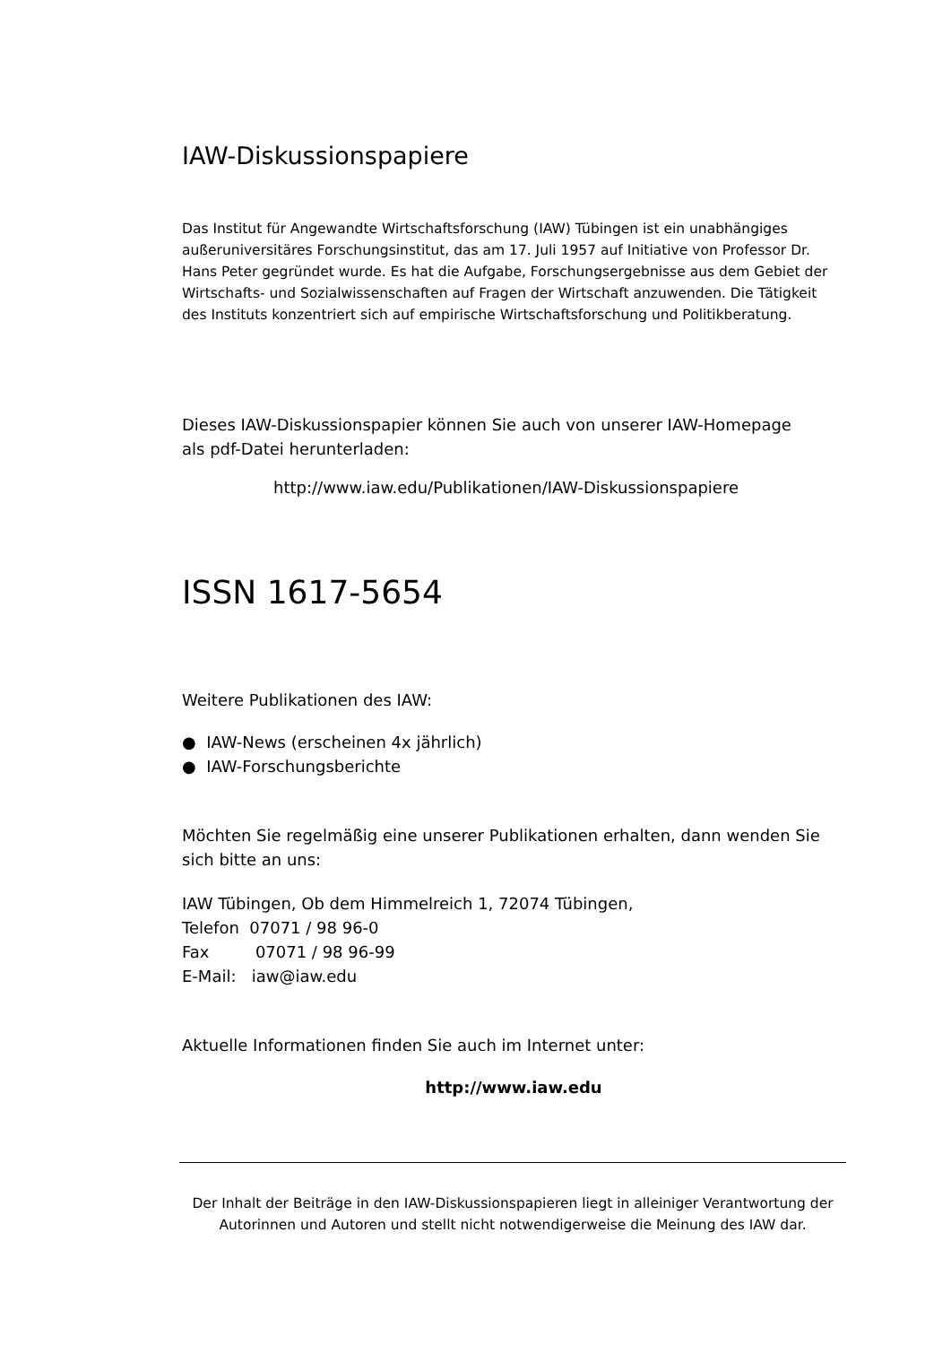IAW-Diskussionspapiere
Das Institut für Angewandte Wirtschaftsforschung (IAW) Tübingen ist ein unabhängiges außeruniversitäres Forschungsinstitut, das am 17. Juli 1957 auf Initiative von Professor Dr. Hans Peter gegründet wurde. Es hat die Aufgabe, Forschungsergebnisse aus dem Gebiet der Wirtschafts- und Sozialwissenschaften auf Fragen der Wirtschaft anzuwenden. Die Tätigkeit des Instituts konzentriert sich auf empirische Wirtschaftsforschung und Politikberatung.
Dieses IAW-Diskussionspapier können Sie auch von unserer IAW-Homepage
als pdf-Datei herunterladen:
http://www.iaw.edu/Publikationen/IAW-Diskussionspapiere
ISSN 1617-5654
Weitere Publikationen des IAW:
● IAW-News (erscheinen 4x jährlich)
● IAW-Forschungsberichte
Möchten Sie regelmäßig eine unserer Publikationen erhalten, dann wenden Sie sich bitte an uns:
IAW Tübingen, Ob dem Himmelreich 1, 72074 Tübingen,
Telefon 07071 / 98 96-0
Fax 07071 / 98 96-99
E-Mail: iaw@iaw.edu
Aktuelle Informationen finden Sie auch im Internet unter:
http://www.iaw.edu
Der Inhalt der Beiträge in den IAW-Diskussionspapieren liegt in alleiniger Verantwortung der Autorinnen und Autoren und stellt nicht notwendigerweise die Meinung des IAW dar.